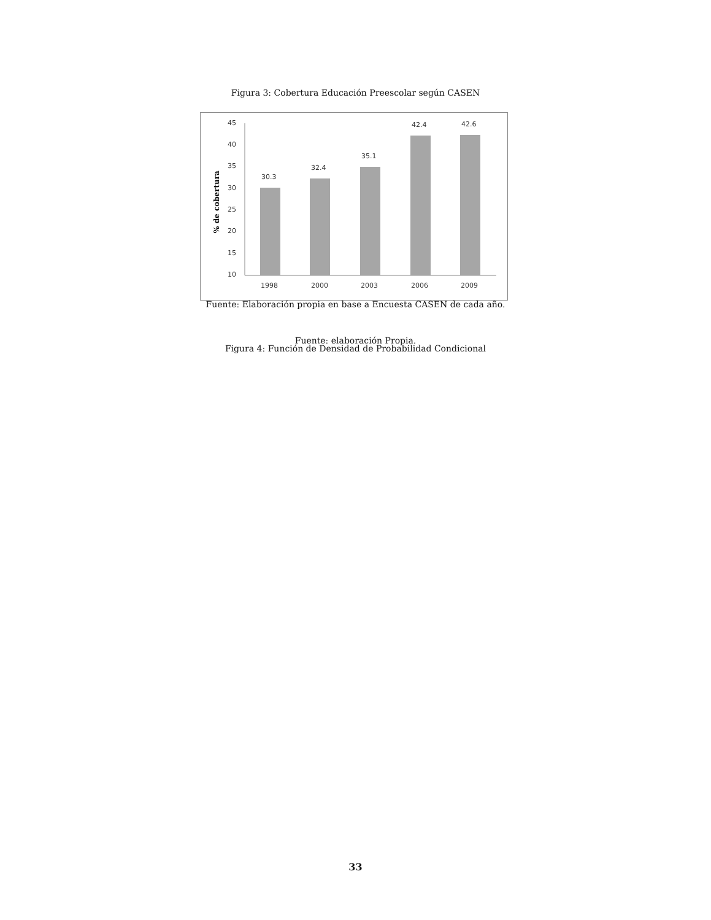Figura 3: Cobertura Educación Preescolar según CASEN
% de cobertura
45
40
35
30
25
20
15
10
30.3
32.4
35.1
42.4 42.6
1998 2000 2003 2006 2009
Fuente: Elaboración propia en base a Encuesta CASEN de cada año.
Fuente: elaboración Propia.
Figura 4: Función de Densidad de Probabilidad Condicional
33